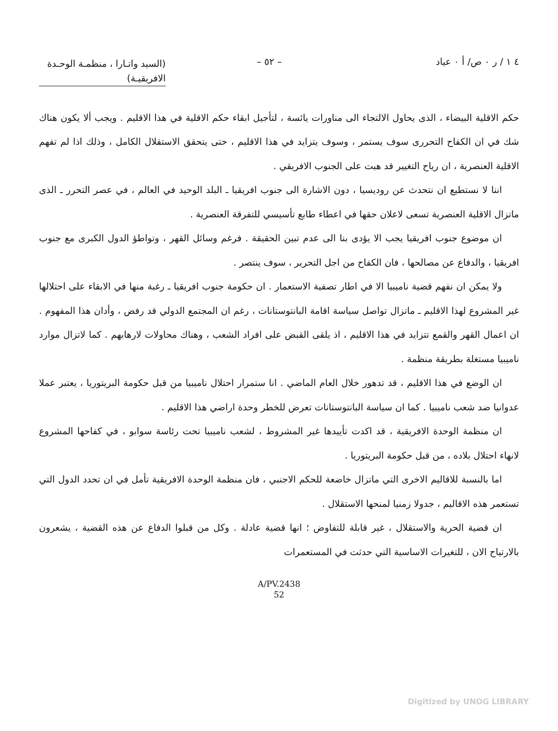٤ ١ / ر ٠ ص/ أ ٠ عياد – ٥٢ –
(السيد واتـارا ، منظمـة الوحـدة الافريقيـة)
حكم الاقلية البيضاء ، الذى يحاول الالتجاء الى مناورات يائسة ، لتأجيل ابقاء حكم الاقلية في هذا الاقليم . ويجب ألا يكون هناك شك في ان الكفاح التحررى سوف يستمر ، وسوف يتزايد في هذا الاقليم ، حتى يتحقق الاستقلال الكامل ، وذلك اذا لم تفهم الاقلية العنصرية ، ان رياح التغيير قد هبت على الجنوب الافريقي .
اننا لا نستطيع ان نتحدث عن روديسيا ، دون الاشارة الى جنوب افريقيا ـ البلد الوحيد في العالم ، في عصر التحرر ـ الذى ماتزال الاقلية العنصرية تسعى لاعلان حقها في اعطاء طابع تأسيسي للتفرقة العنصرية .
ان موضوع جنوب افريقيا يجب الا يؤدى بنا الى عدم تبين الحقيقة . فرغم وسائل القهر ، وتواطؤ الدول الكبرى مع جنوب افريقيا ، والدفاع عن مصالحها ، فان الكفاح من اجل التحرير ، سوف ينتصر .
ولا يمكن ان نفهم قضية ناميبيا الا في اطار تصفية الاستعمار . ان حكومة جنوب افريقيا ـ رغبة منها في الابقاء على احتلالها غير المشروع لهذا الاقليم ـ ماتزال تواصل سياسة اقامة البانتوستانات ، رغم ان المجتمع الدولي قد رفض ، وأدان هذا المفهوم . ان اعمال القهر والقمع تتزايد في هذا الاقليم ، اذ يلقى القبض على افراد الشعب ، وهناك محاولات لارهابهم . كما لاتزال موارد ناميبيا مستغلة بطريقة منظمة .
ان الوضع في هذا الاقليم ، قد تدهور خلال العام الماضي . انا ستمرار احتلال ناميبيا من قبل حكومة البريتوريا ، يعتبر عملا عدوانيا ضد شعب ناميبيا . كما ان سياسة البانتوستانات تعرض للخطر وحدة اراضي هذا الاقليم .
ان منظمة الوحدة الافريقية ، قد اكدت تأييدها غير المشروط ، لشعب ناميبيا تحت رئاسة سوابو ، في كفاحها المشروع لانهاء احتلال بلاده ، من قبل حكومة البريتوريا .
اما بالنسبة للاقاليم الاخرى التي ماتزال خاضعة للحكم الاجنبي ، فان منظمة الوحدة الافريقية تأمل في ان تحدد الدول التي تستعمر هذه الاقاليم ، جدولا زمنيا لمنحها الاستقلال .
ان قضية الحرية والاستقلال ، غير قابلة للتفاوض ؛ انها قضية عادلة . وكل من قبلوا الدفاع عن هذه القضية ، يشعرون بالارتياح الان ، للتغيرات الاساسية التي حدثت في المستعمرات
A/PV.2438
52
Digitized by UNOG LIBRARY